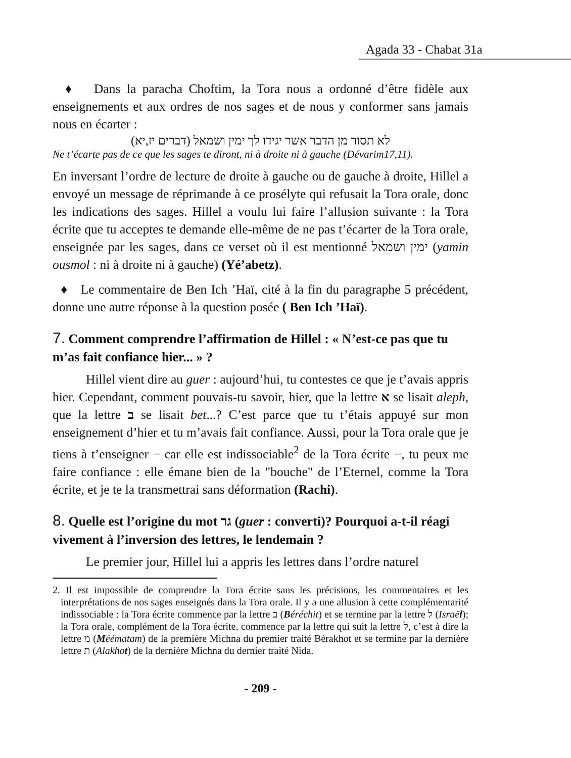Agada 33 - Chabat 31a
♦ Dans la paracha Choftim, la Tora nous a ordonné d’être fidèle aux enseignements et aux ordres de nos sages et de nous y conformer sans jamais nous en écarter :
לא תסור מן הדבר אשר יגידו לך ימין ושמאל (דברים יז,יא)
Ne t’écarte pas de ce que les sages te diront, ni à droite ni à gauche (Dévarim17,11).
En inversant l’ordre de lecture de droite à gauche ou de gauche à droite, Hillel a envoyé un message de réprimande à ce prosélyte qui refusait la Tora orale, donc les indications des sages. Hillel a voulu lui faire l’allusion suivante : la Tora écrite que tu acceptes te demande elle-même de ne pas t’écarter de la Tora orale, enseignée par les sages, dans ce verset où il est mentionné ימין ושמאל (yamin ousmol : ni à droite ni à gauche) (Yé’abetz).
♦ Le commentaire de Ben Ich ’Haï, cité à la fin du paragraphe 5 précédent, donne une autre réponse à la question posée ( Ben Ich ’Haï).
7. Comment comprendre l’affirmation de Hillel : « N’est-ce pas que tu m’as fait confiance hier... » ?
Hillel vient dire au guer : aujourd’hui, tu contestes ce que je t’avais appris hier. Cependant, comment pouvais-tu savoir, hier, que la lettre א se lisait aleph, que la lettre ב se lisait bet...? C’est parce que tu t’étais appuyé sur mon enseignement d’hier et tu m’avais fait confiance. Aussi, pour la Tora orale que je tiens à t’enseigner − car elle est indissociable<sup>2</sup> de la Tora écrite −, tu peux me faire confiance : elle émane bien de la "bouche" de l’Eternel, comme la Tora écrite, et je te la transmettrai sans déformation (Rachi).
8. Quelle est l’origine du mot גר (guer : converti)? Pourquoi a-t-il réagi vivement à l’inversion des lettres, le lendemain ?
Le premier jour, Hillel lui a appris les lettres dans l’ordre naturel
2. Il est impossible de comprendre la Tora écrite sans les précisions, les commentaires et les interprétations de nos sages enseignés dans la Tora orale. Il y a une allusion à cette complémentarité indissociable : la Tora écrite commence par la lettre ב (Béréchit) et se termine par la lettre ל (Israël); la Tora orale, complément de la Tora écrite, commence par la lettre qui suit la lettre ל, c’est à dire la lettre מ (Méématam) de la première Michna du premier traité Bérakhot et se termine par la dernière lettre ת (Alakhot) de la dernière Michna du dernier traité Nida.
- 209 -